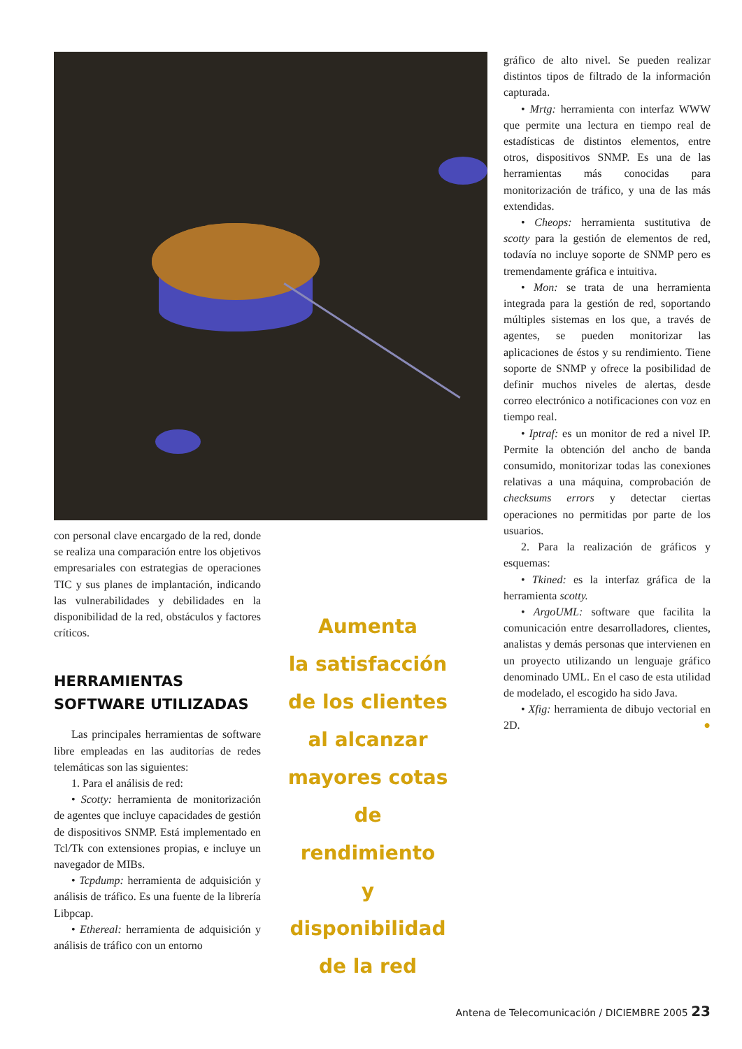con personal clave encargado de la red, donde se realiza una comparación entre los objetivos empresariales con estrategias de operaciones TIC y sus planes de implantación, indicando las vulnerabilidades y debilidades en la disponibilidad de la red, obstáculos y factores críticos.
HERRAMIENTAS SOFTWARE UTILIZADAS
Las principales herramientas de software libre empleadas en las auditorías de redes telemáticas son las siguientes:
1. Para el análisis de red:
• Scotty: herramienta de monitorización de agentes que incluye capacidades de gestión de dispositivos SNMP. Está implementado en Tcl/Tk con extensiones propias, e incluye un navegador de MIBs.
• Tcpdump: herramienta de adquisición y análisis de tráfico. Es una fuente de la librería Libpcap.
• Ethereal: herramienta de adquisición y análisis de tráfico con un entorno
Aumenta
la satisfacción
de los clientes
al alcanzar
mayores cotas
de rendimiento
y disponibilidad
de la red
gráfico de alto nivel. Se pueden realizar distintos tipos de filtrado de la información capturada.
• Mrtg: herramienta con interfaz WWW que permite una lectura en tiempo real de estadísticas de distintos elementos, entre otros, dispositivos SNMP. Es una de las herramientas más conocidas para monitorización de tráfico, y una de las más extendidas.
• Cheops: herramienta sustitutiva de scotty para la gestión de elementos de red, todavía no incluye soporte de SNMP pero es tremendamente gráfica e intuitiva.
• Mon: se trata de una herramienta integrada para la gestión de red, soportando múltiples sistemas en los que, a través de agentes, se pueden monitorizar las aplicaciones de éstos y su rendimiento. Tiene soporte de SNMP y ofrece la posibilidad de definir muchos niveles de alertas, desde correo electrónico a notificaciones con voz en tiempo real.
• Iptraf: es un monitor de red a nivel IP. Permite la obtención del ancho de banda consumido, monitorizar todas las conexiones relativas a una máquina, comprobación de checksums errors y detectar ciertas operaciones no permitidas por parte de los usuarios.
2. Para la realización de gráficos y esquemas:
• Tkined: es la interfaz gráfica de la herramienta scotty.
• ArgoUML: software que facilita la comunicación entre desarrolladores, clientes, analistas y demás personas que intervienen en un proyecto utilizando un lenguaje gráfico denominado UML. En el caso de esta utilidad de modelado, el escogido ha sido Java.
• Xfig: herramienta de dibujo vectorial en 2D. ●
Antena de Telecomunicación / DICIEMBRE 2005 23